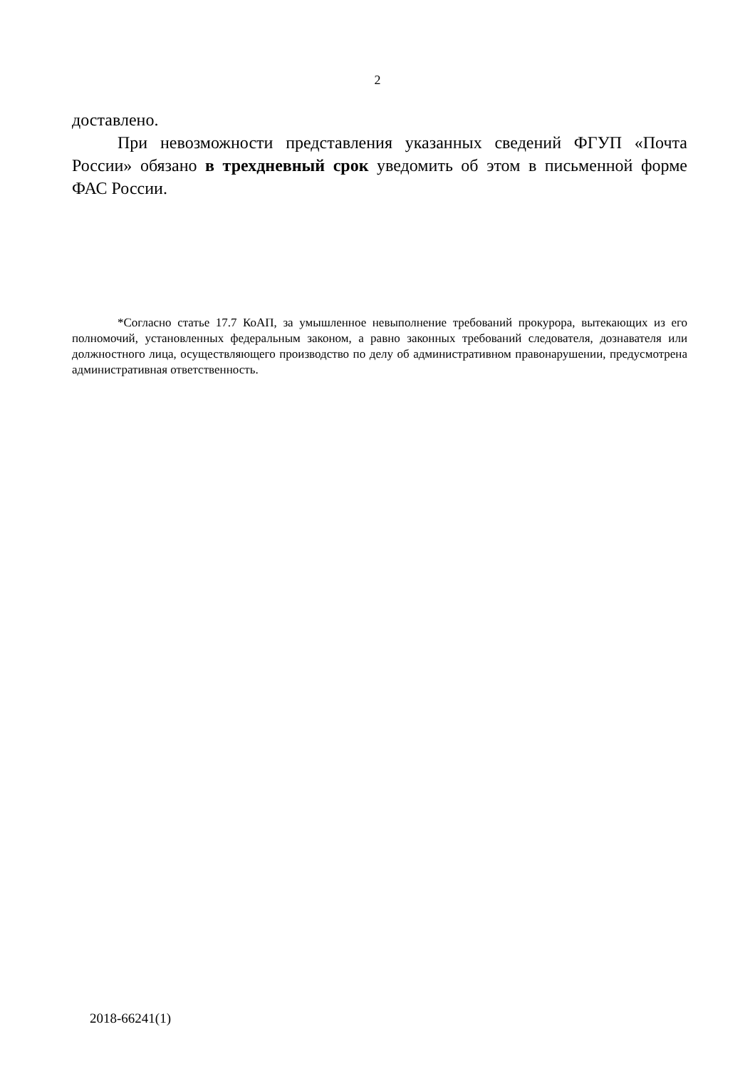2
доставлено.
При невозможности представления указанных сведений ФГУП «Почта России» обязано в трехдневный срок уведомить об этом в письменной форме ФАС России.
*Согласно статье 17.7 КоАП, за умышленное невыполнение требований прокурора, вытекающих из его полномочий, установленных федеральным законом, а равно законных требований следователя, дознавателя или должностного лица, осуществляющего производство по делу об административном правонарушении, предусмотрена административная ответственность.
2018-66241(1)